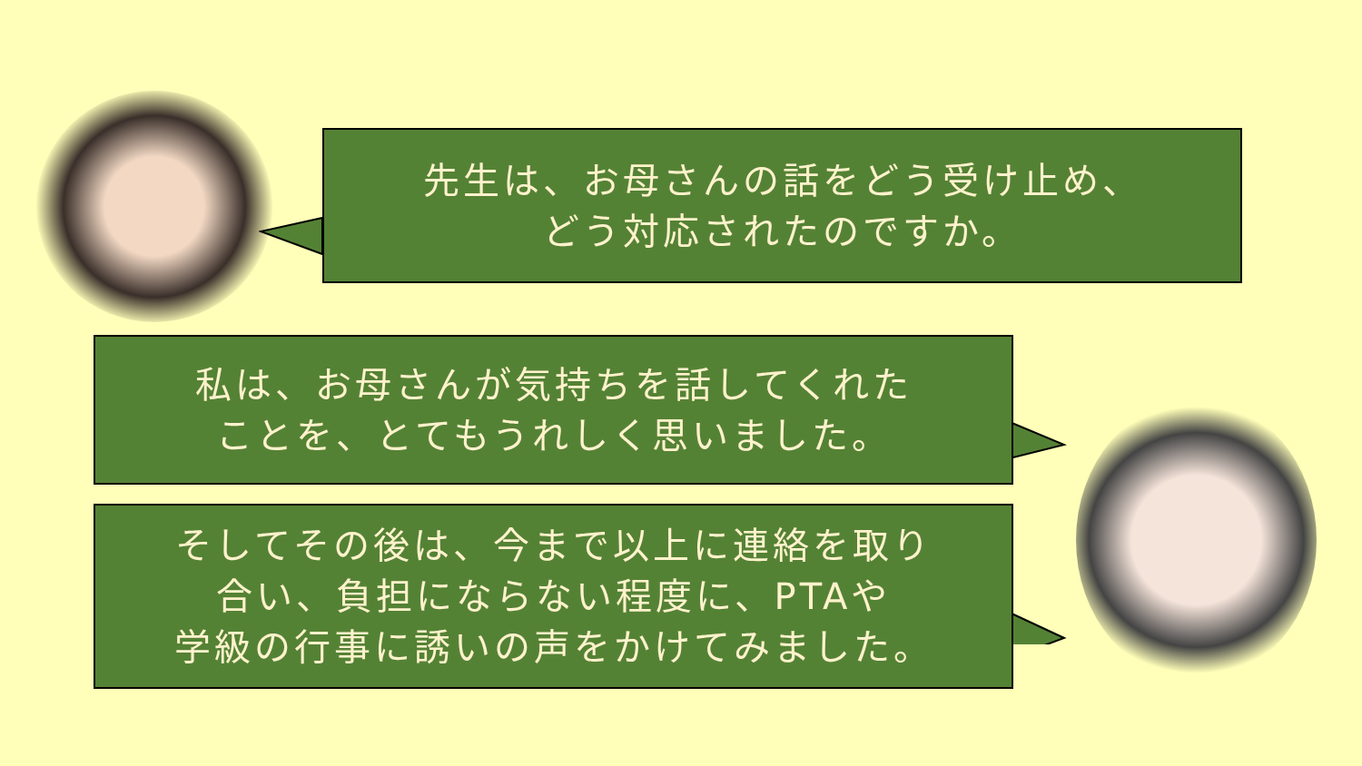先生は、お母さんの話をどう受け止め、
どう対応されたのですか。
私は、お母さんが気持ちを話してくれた
ことを、とてもうれしく思いました。
そしてその後は、今まで以上に連絡を取り
合い、負担にならない程度に、PTAや
学級の行事に誘いの声をかけてみました。